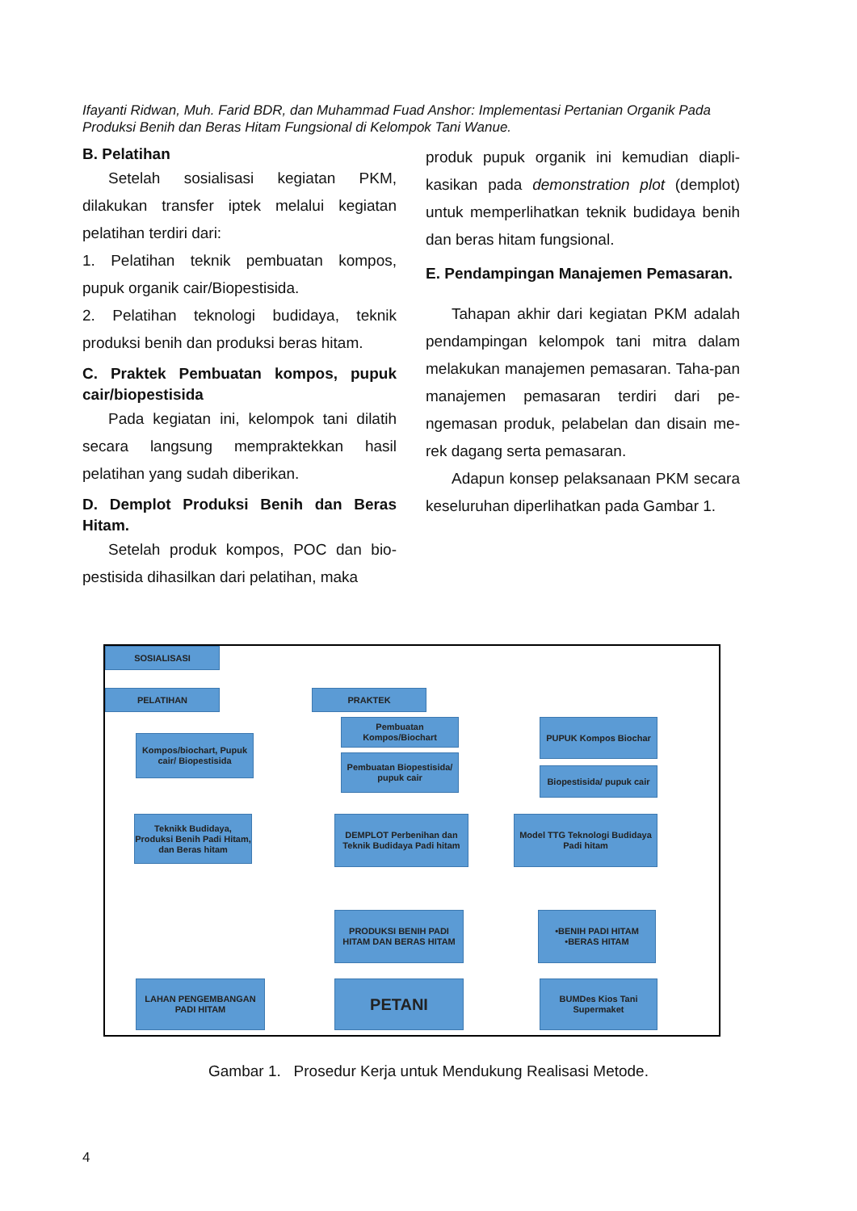Ifayanti Ridwan, Muh. Farid BDR, dan Muhammad Fuad Anshor: Implementasi Pertanian Organik Pada Produksi Benih dan Beras Hitam Fungsional di Kelompok Tani Wanue.
B. Pelatihan
Setelah sosialisasi kegiatan PKM, dilakukan transfer iptek melalui kegiatan pelatihan terdiri dari:
1. Pelatihan teknik pembuatan kompos, pupuk organik cair/Biopestisida.
2. Pelatihan teknologi budidaya, teknik produksi benih dan produksi beras hitam.
C. Praktek Pembuatan kompos, pupuk cair/biopestisida
Pada kegiatan ini, kelompok tani dilatih secara langsung mempraktekkan hasil pelatihan yang sudah diberikan.
D. Demplot Produksi Benih dan Beras Hitam.
Setelah produk kompos, POC dan bio-pestisida dihasilkan dari pelatihan, maka
produk pupuk organik ini kemudian diapli-kasikan pada demonstration plot (demplot) untuk memperlihatkan teknik budidaya benih dan beras hitam fungsional.
E. Pendampingan Manajemen Pemasaran.
Tahapan akhir dari kegiatan PKM adalah pendampingan kelompok tani mitra dalam melakukan manajemen pemasaran. Taha-pan manajemen pemasaran terdiri dari pe-ngemasan produk, pelabelan dan disain me-rek dagang serta pemasaran.
Adapun konsep pelaksanaan PKM secara keseluruhan diperlihatkan pada Gambar 1.
SOSIALISASI
PELATIHAN PRAKTEK
Kompos/biochart, Pupuk cair/ Biopestisida
Pembuatan Kompos/Biochart
Pembuatan Biopestisida/ pupuk cair
PUPUK Kompos Biochar
Biopestisida/ pupuk cair
Teknikk Budidaya, Produksi Benih Padi Hitam, dan Beras hitam
DEMPLOT Perbenihan dan Teknik Budidaya Padi hitam
Model TTG Teknologi Budidaya Padi hitam
PRODUKSI BENIH PADI HITAM DAN BERAS HITAM
•BENIH PADI HITAM •BERAS HITAM
LAHAN PENGEMBANGAN PADI HITAM
PETANI
BUMDes Kios Tani Supermaket
Gambar 1. Prosedur Kerja untuk Mendukung Realisasi Metode.
4